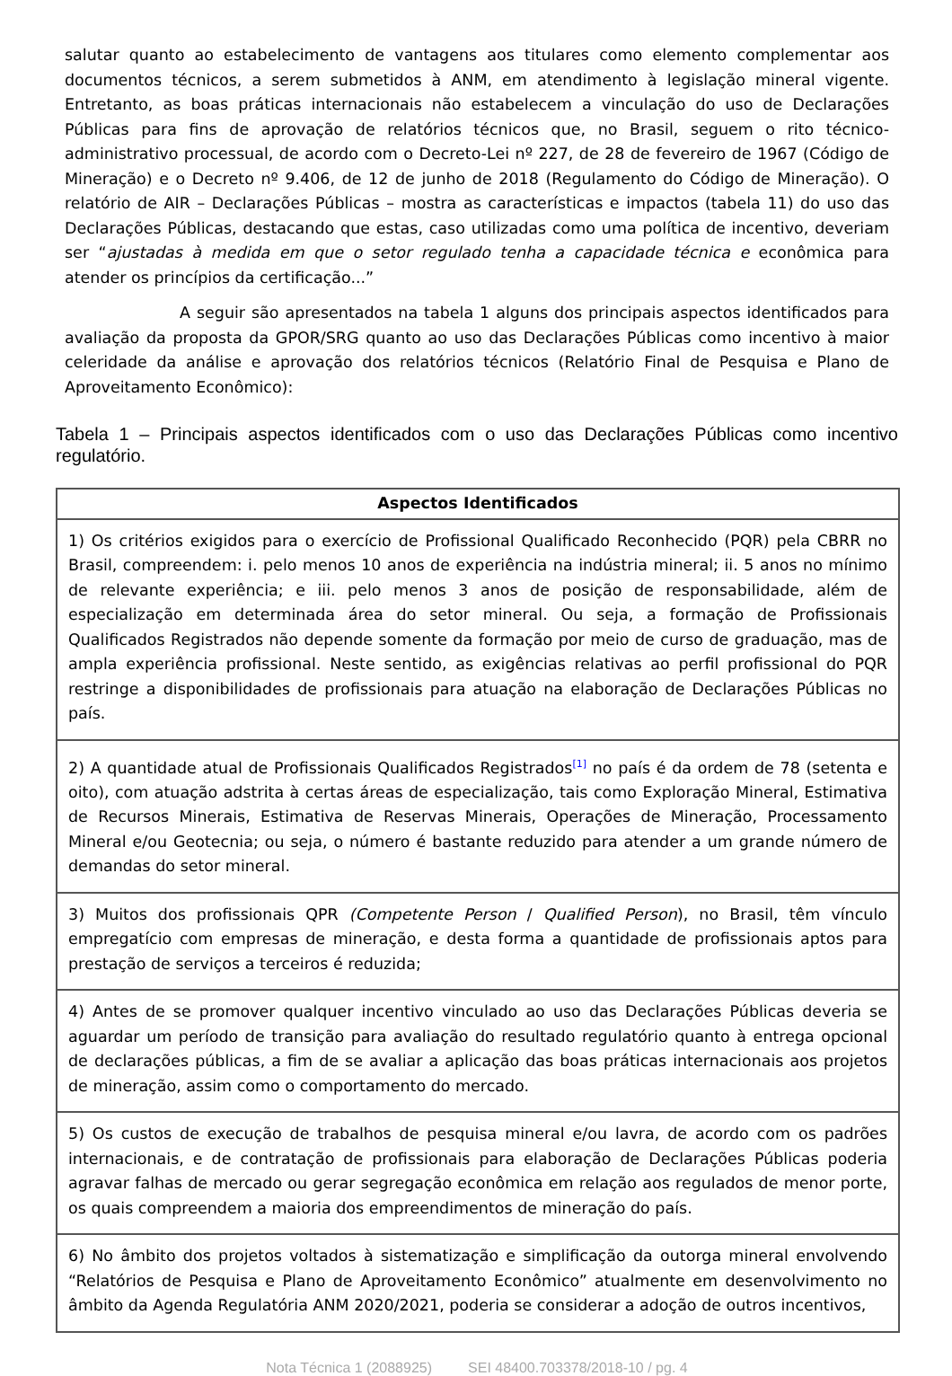salutar quanto ao estabelecimento de vantagens aos titulares como elemento complementar aos documentos técnicos, a serem submetidos à ANM, em atendimento à legislação mineral vigente. Entretanto, as boas práticas internacionais não estabelecem a vinculação do uso de Declarações Públicas para fins de aprovação de relatórios técnicos que, no Brasil, seguem o rito técnico-administrativo processual, de acordo com o Decreto-Lei nº 227, de 28 de fevereiro de 1967 (Código de Mineração) e o Decreto nº 9.406, de 12 de junho de 2018 (Regulamento do Código de Mineração). O relatório de AIR – Declarações Públicas – mostra as características e impactos (tabela 11) do uso das Declarações Públicas, destacando que estas, caso utilizadas como uma política de incentivo, deveriam ser “ajustadas à medida em que o setor regulado tenha a capacidade técnica e econômica para atender os princípios da certificação...”
A seguir são apresentados na tabela 1 alguns dos principais aspectos identificados para avaliação da proposta da GPOR/SRG quanto ao uso das Declarações Públicas como incentivo à maior celeridade da análise e aprovação dos relatórios técnicos (Relatório Final de Pesquisa e Plano de Aproveitamento Econômico):
Tabela 1 – Principais aspectos identificados com o uso das Declarações Públicas como incentivo regulatório.
| Aspectos Identificados |
| --- |
| 1) Os critérios exigidos para o exercício de Profissional Qualificado Reconhecido (PQR) pela CBRR no Brasil, compreendem: i. pelo menos 10 anos de experiência na indústria mineral; ii. 5 anos no mínimo de relevante experiência; e iii. pelo menos 3 anos de posição de responsabilidade, além de especialização em determinada área do setor mineral. Ou seja, a formação de Profissionais Qualificados Registrados não depende somente da formação por meio de curso de graduação, mas de ampla experiência profissional. Neste sentido, as exigências relativas ao perfil profissional do PQR restringe a disponibilidades de profissionais para atuação na elaboração de Declarações Públicas no país. |
| 2) A quantidade atual de Profissionais Qualificados Registrados<sup>[1]</sup> no país é da ordem de 78 (setenta e oito), com atuação adstrita à certas áreas de especialização, tais como Exploração Mineral, Estimativa de Recursos Minerais, Estimativa de Reservas Minerais, Operações de Mineração, Processamento Mineral e/ou Geotecnia; ou seja, o número é bastante reduzido para atender a um grande número de demandas do setor mineral. |
| 3) Muitos dos profissionais QPR (Competente Person / Qualified Person ), no Brasil, têm vínculo empregatício com empresas de mineração, e desta forma a quantidade de profissionais aptos para prestação de serviços a terceiros é reduzida; |
| 4) Antes de se promover qualquer incentivo vinculado ao uso das Declarações Públicas deveria se aguardar um período de transição para avaliação do resultado regulatório quanto à entrega opcional de declarações públicas, a fim de se avaliar a aplicação das boas práticas internacionais aos projetos de mineração, assim como o comportamento do mercado. |
| 5) Os custos de execução de trabalhos de pesquisa mineral e/ou lavra, de acordo com os padrões internacionais, e de contratação de profissionais para elaboração de Declarações Públicas poderia agravar falhas de mercado ou gerar segregação econômica em relação aos regulados de menor porte, os quais compreendem a maioria dos empreendimentos de mineração do país. |
| 6) No âmbito dos projetos voltados à sistematização e simplificação da outorga mineral envolvendo “Relatórios de Pesquisa e Plano de Aproveitamento Econômico” atualmente em desenvolvimento no âmbito da Agenda Regulatória ANM 2020/2021, poderia se considerar a adoção de outros incentivos, |
Nota Técnica 1 (2088925) SEI 48400.703378/2018-10 / pg. 4